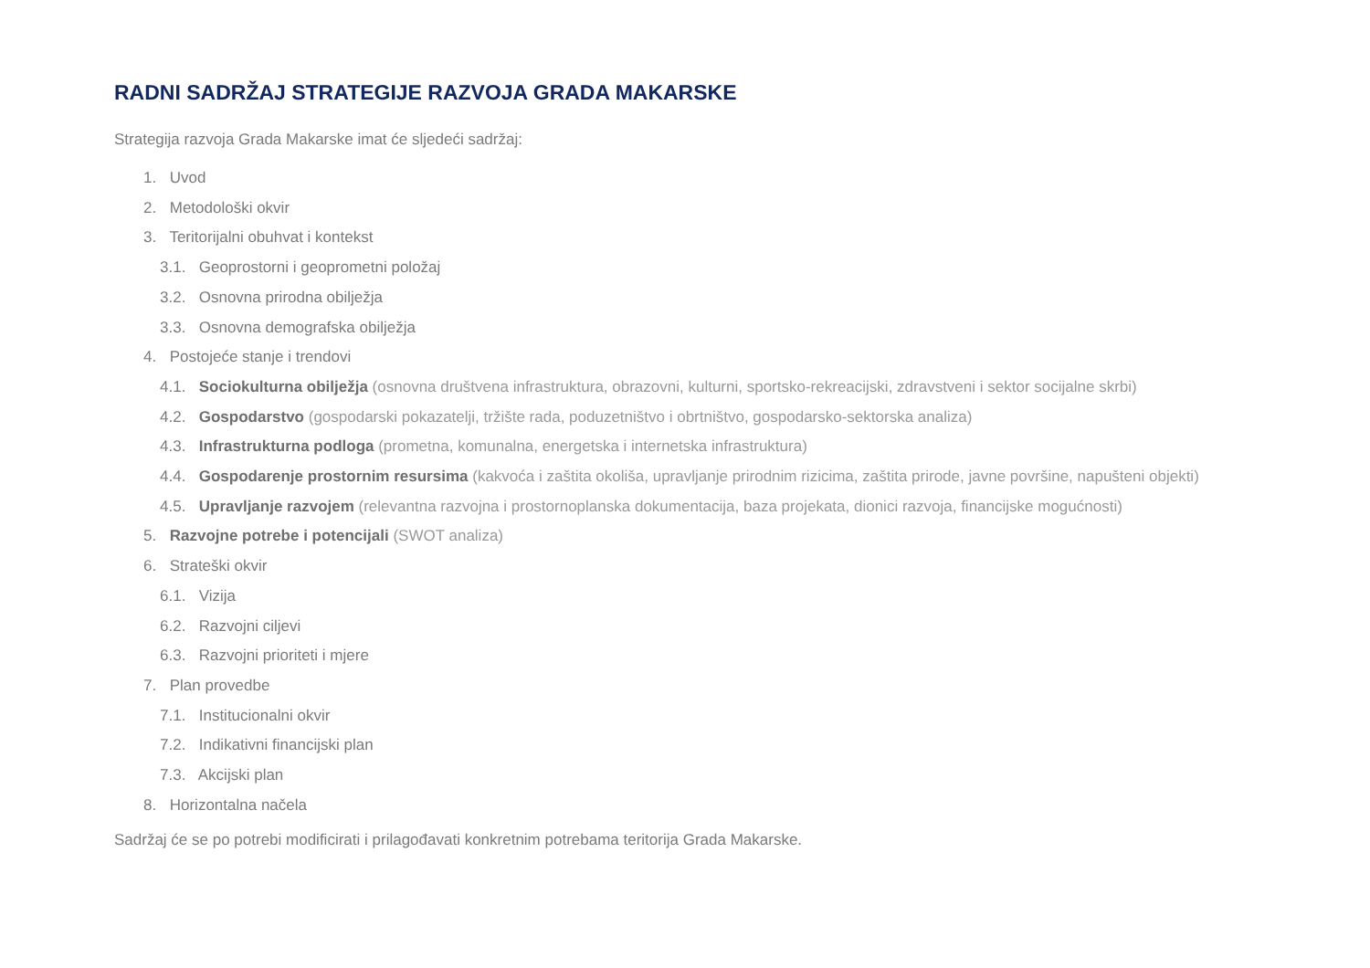RADNI SADRŽAJ STRATEGIJE RAZVOJA GRADA MAKARSKE
Strategija razvoja Grada Makarske imat će sljedeći sadržaj:
1. Uvod
2. Metodološki okvir
3. Teritorijalni obuhvat i kontekst
3.1. Geoprostorni i geoprometni položaj
3.2. Osnovna prirodna obilježja
3.3. Osnovna demografska obilježja
4. Postojeće stanje i trendovi
4.1. Sociokulturna obilježja (osnovna društvena infrastruktura, obrazovni, kulturni, sportsko-rekreacijski, zdravstveni i sektor socijalne skrbi)
4.2. Gospodarstvo (gospodarski pokazatelji, tržište rada, poduzetništvo i obrtništvo, gospodarsko-sektorska analiza)
4.3. Infrastrukturna podloga (prometna, komunalna, energetska i internetska infrastruktura)
4.4. Gospodarenje prostornim resursima (kakvoća i zaštita okoliša, upravljanje prirodnim rizicima, zaštita prirode, javne površine, napušteni objekti)
4.5. Upravljanje razvojem (relevantna razvojna i prostornoplanska dokumentacija, baza projekata, dionici razvoja, financijske mogućnosti)
5. Razvojne potrebe i potencijali (SWOT analiza)
6. Strateški okvir
6.1. Vizija
6.2. Razvojni ciljevi
6.3. Razvojni prioriteti i mjere
7. Plan provedbe
7.1. Institucionalni okvir
7.2. Indikativni financijski plan
7.3. Akcijski plan
8. Horizontalna načela
Sadržaj će se po potrebi modificirati i prilagođavati konkretnim potrebama teritorija Grada Makarske.